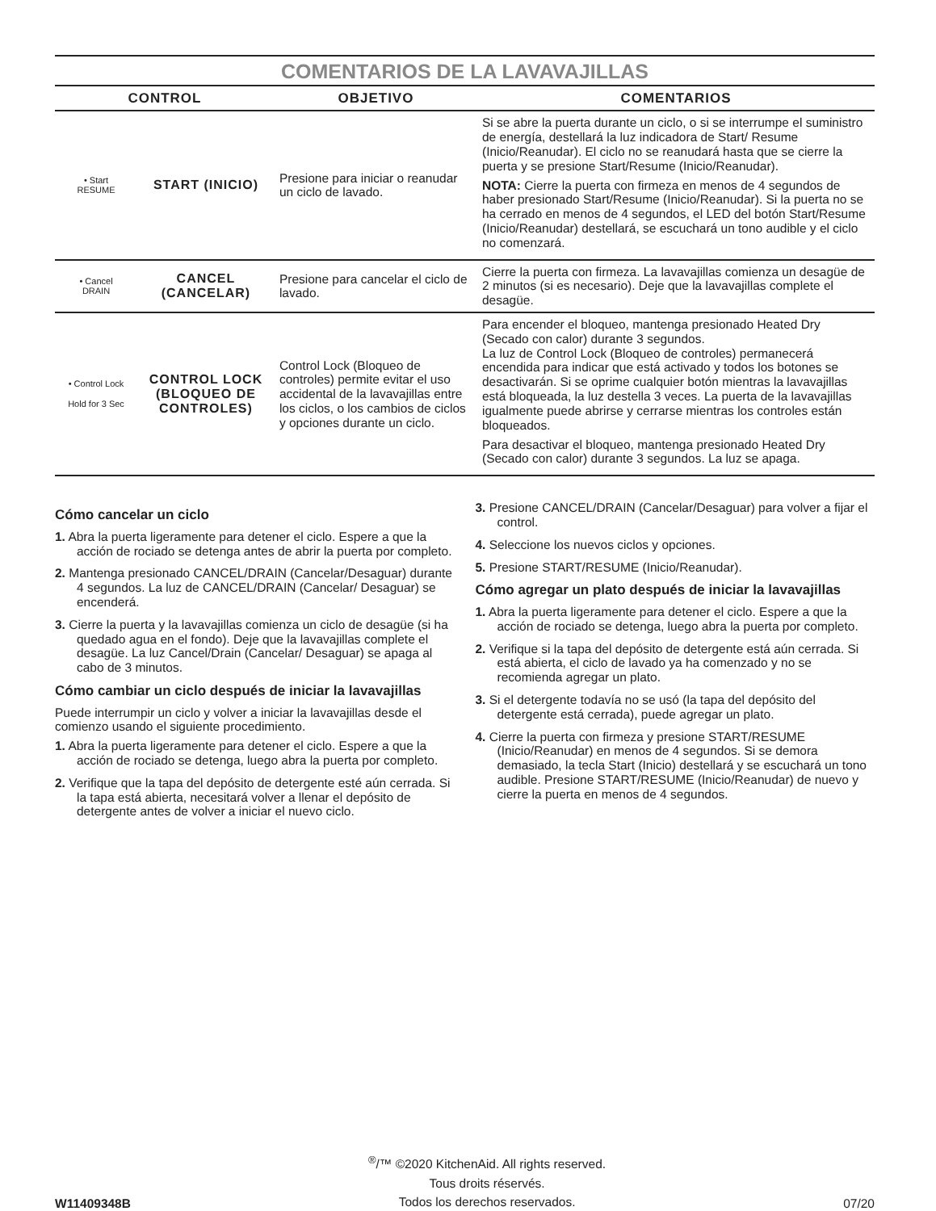COMENTARIOS DE LA LAVAVAJILLAS
| CONTROL | | OBJETIVO | COMENTARIOS |
| --- | --- | --- | --- |
| • Start RESUME | START (INICIO) | Presione para iniciar o reanudar un ciclo de lavado. | Si se abre la puerta durante un ciclo, o si se interrumpe el suministro de energía, destellará la luz indicadora de Start/ Resume (Inicio/Reanudar). El ciclo no se reanudará hasta que se cierre la puerta y se presione Start/Resume (Inicio/Reanudar). NOTA: Cierre la puerta con firmeza en menos de 4 segundos de haber presionado Start/Resume (Inicio/Reanudar). Si la puerta no se ha cerrado en menos de 4 segundos, el LED del botón Start/Resume (Inicio/Reanudar) destellará, se escuchará un tono audible y el ciclo no comenzará. |
| • Cancel DRAIN | CANCEL (CANCELAR) | Presione para cancelar el ciclo de lavado. | Cierre la puerta con firmeza. La lavavajillas comienza un desagüe de 2 minutos (si es necesario). Deje que la lavavajillas complete el desagüe. |
| • Control Lock Hold for 3 Sec | CONTROL LOCK (BLOQUEO DE CONTROLES) | Control Lock (Bloqueo de controles) permite evitar el uso accidental de la lavavajillas entre los ciclos, o los cambios de ciclos y opciones durante un ciclo. | Para encender el bloqueo, mantenga presionado Heated Dry (Secado con calor) durante 3 segundos. La luz de Control Lock (Bloqueo de controles) permanecerá encendida para indicar que está activado y todos los botones se desactivarán. Si se oprime cualquier botón mientras la lavavajillas está bloqueada, la luz destella 3 veces. La puerta de la lavavajillas igualmente puede abrirse y cerrarse mientras los controles están bloqueados. Para desactivar el bloqueo, mantenga presionado Heated Dry (Secado con calor) durante 3 segundos. La luz se apaga. |
Cómo cancelar un ciclo
1. Abra la puerta ligeramente para detener el ciclo. Espere a que la acción de rociado se detenga antes de abrir la puerta por completo.
2. Mantenga presionado CANCEL/DRAIN (Cancelar/Desaguar) durante 4 segundos. La luz de CANCEL/DRAIN (Cancelar/ Desaguar) se encenderá.
3. Cierre la puerta y la lavavajillas comienza un ciclo de desagüe (si ha quedado agua en el fondo). Deje que la lavavajillas complete el desagüe. La luz Cancel/Drain (Cancelar/ Desaguar) se apaga al cabo de 3 minutos.
Cómo cambiar un ciclo después de iniciar la lavavajillas
Puede interrumpir un ciclo y volver a iniciar la lavavajillas desde el comienzo usando el siguiente procedimiento.
1. Abra la puerta ligeramente para detener el ciclo. Espere a que la acción de rociado se detenga, luego abra la puerta por completo.
2. Verifique que la tapa del depósito de detergente esté aún cerrada. Si la tapa está abierta, necesitará volver a llenar el depósito de detergente antes de volver a iniciar el nuevo ciclo.
3. Presione CANCEL/DRAIN (Cancelar/Desaguar) para volver a fijar el control.
4. Seleccione los nuevos ciclos y opciones.
5. Presione START/RESUME (Inicio/Reanudar).
Cómo agregar un plato después de iniciar la lavavajillas
1. Abra la puerta ligeramente para detener el ciclo. Espere a que la acción de rociado se detenga, luego abra la puerta por completo.
2. Verifique si la tapa del depósito de detergente está aún cerrada. Si está abierta, el ciclo de lavado ya ha comenzado y no se recomienda agregar un plato.
3. Si el detergente todavía no se usó (la tapa del depósito del detergente está cerrada), puede agregar un plato.
4. Cierre la puerta con firmeza y presione START/RESUME (Inicio/Reanudar) en menos de 4 segundos. Si se demora demasiado, la tecla Start (Inicio) destellará y se escuchará un tono audible. Presione START/RESUME (Inicio/Reanudar) de nuevo y cierre la puerta en menos de 4 segundos.
W11409348B
<sup>®</sup>/™ ©2020 KitchenAid. All rights reserved.
Tous droits réservés.
Todos los derechos reservados.
07/20